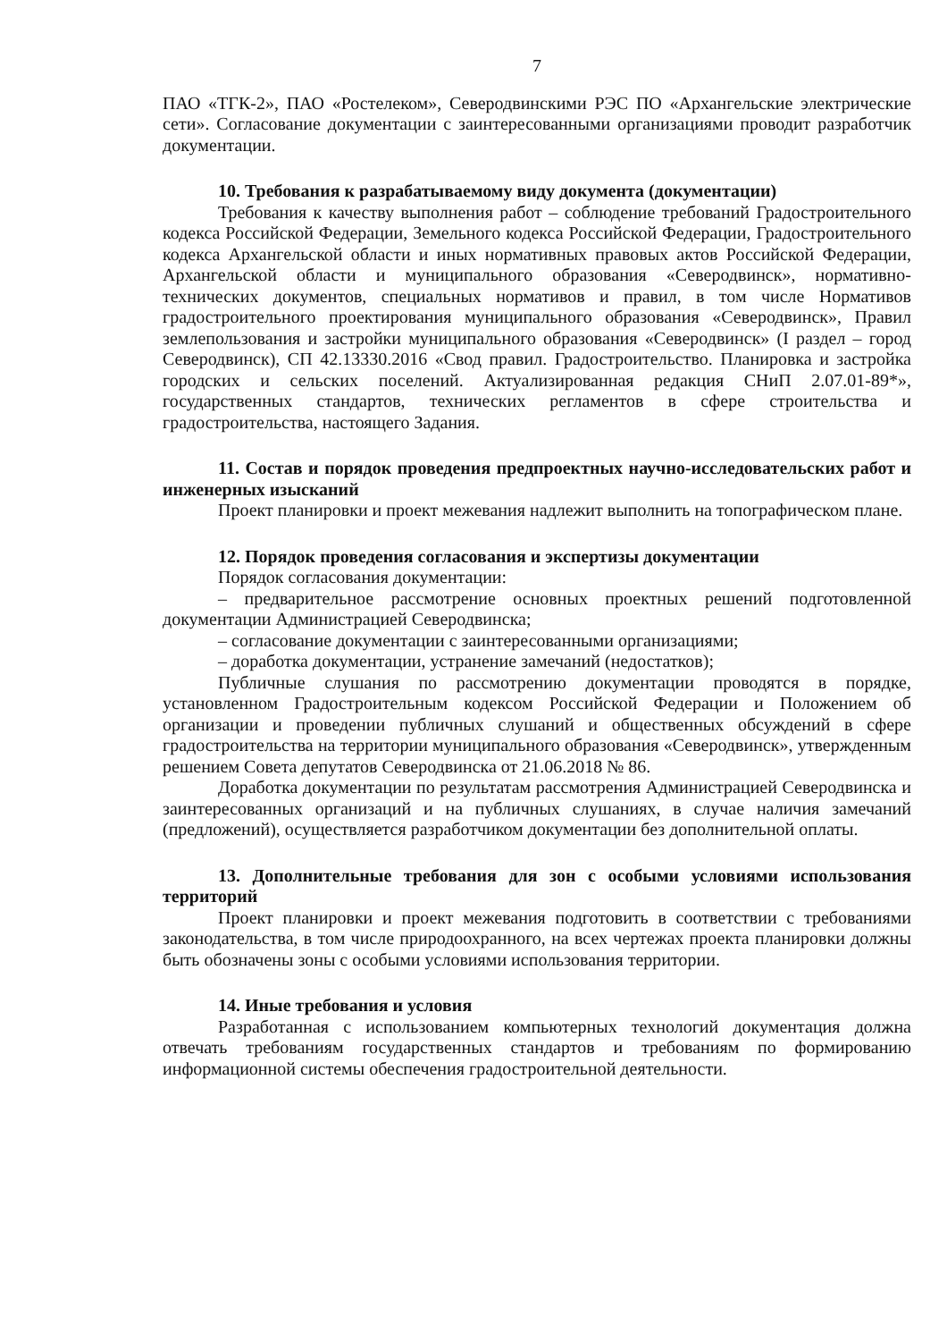7
ПАО «ТГК-2», ПАО «Ростелеком», Северодвинскими РЭС ПО «Архангельские электрические сети». Согласование документации с заинтересованными организациями проводит разработчик документации.
10. Требования к разрабатываемому виду документа (документации)
Требования к качеству выполнения работ – соблюдение требований Градостроительного кодекса Российской Федерации, Земельного кодекса Российской Федерации, Градостроительного кодекса Архангельской области и иных нормативных правовых актов Российской Федерации, Архангельской области и муниципального образования «Северодвинск», нормативно-технических документов, специальных нормативов и правил, в том числе Нормативов градостроительного проектирования муниципального образования «Северодвинск», Правил землепользования и застройки муниципального образования «Северодвинск» (I раздел – город Северодвинск), СП 42.13330.2016 «Свод правил. Градостроительство. Планировка и застройка городских и сельских поселений. Актуализированная редакция СНиП 2.07.01-89*», государственных стандартов, технических регламентов в сфере строительства и градостроительства, настоящего Задания.
11. Состав и порядок проведения предпроектных научно-исследовательских работ и инженерных изысканий
Проект планировки и проект межевания надлежит выполнить на топографическом плане.
12. Порядок проведения согласования и экспертизы документации
Порядок согласования документации:
– предварительное рассмотрение основных проектных решений подготовленной документации Администрацией Северодвинска;
– согласование документации с заинтересованными организациями;
– доработка документации, устранение замечаний (недостатков);
Публичные слушания по рассмотрению документации проводятся в порядке, установленном Градостроительным кодексом Российской Федерации и Положением об организации и проведении публичных слушаний и общественных обсуждений в сфере градостроительства на территории муниципального образования «Северодвинск», утвержденным решением Совета депутатов Северодвинска от 21.06.2018 № 86.
Доработка документации по результатам рассмотрения Администрацией Северодвинска и заинтересованных организаций и на публичных слушаниях, в случае наличия замечаний (предложений), осуществляется разработчиком документации без дополнительной оплаты.
13. Дополнительные требования для зон с особыми условиями использования территорий
Проект планировки и проект межевания подготовить в соответствии с требованиями законодательства, в том числе природоохранного, на всех чертежах проекта планировки должны быть обозначены зоны с особыми условиями использования территории.
14. Иные требования и условия
Разработанная с использованием компьютерных технологий документация должна отвечать требованиям государственных стандартов и требованиям по формированию информационной системы обеспечения градостроительной деятельности.